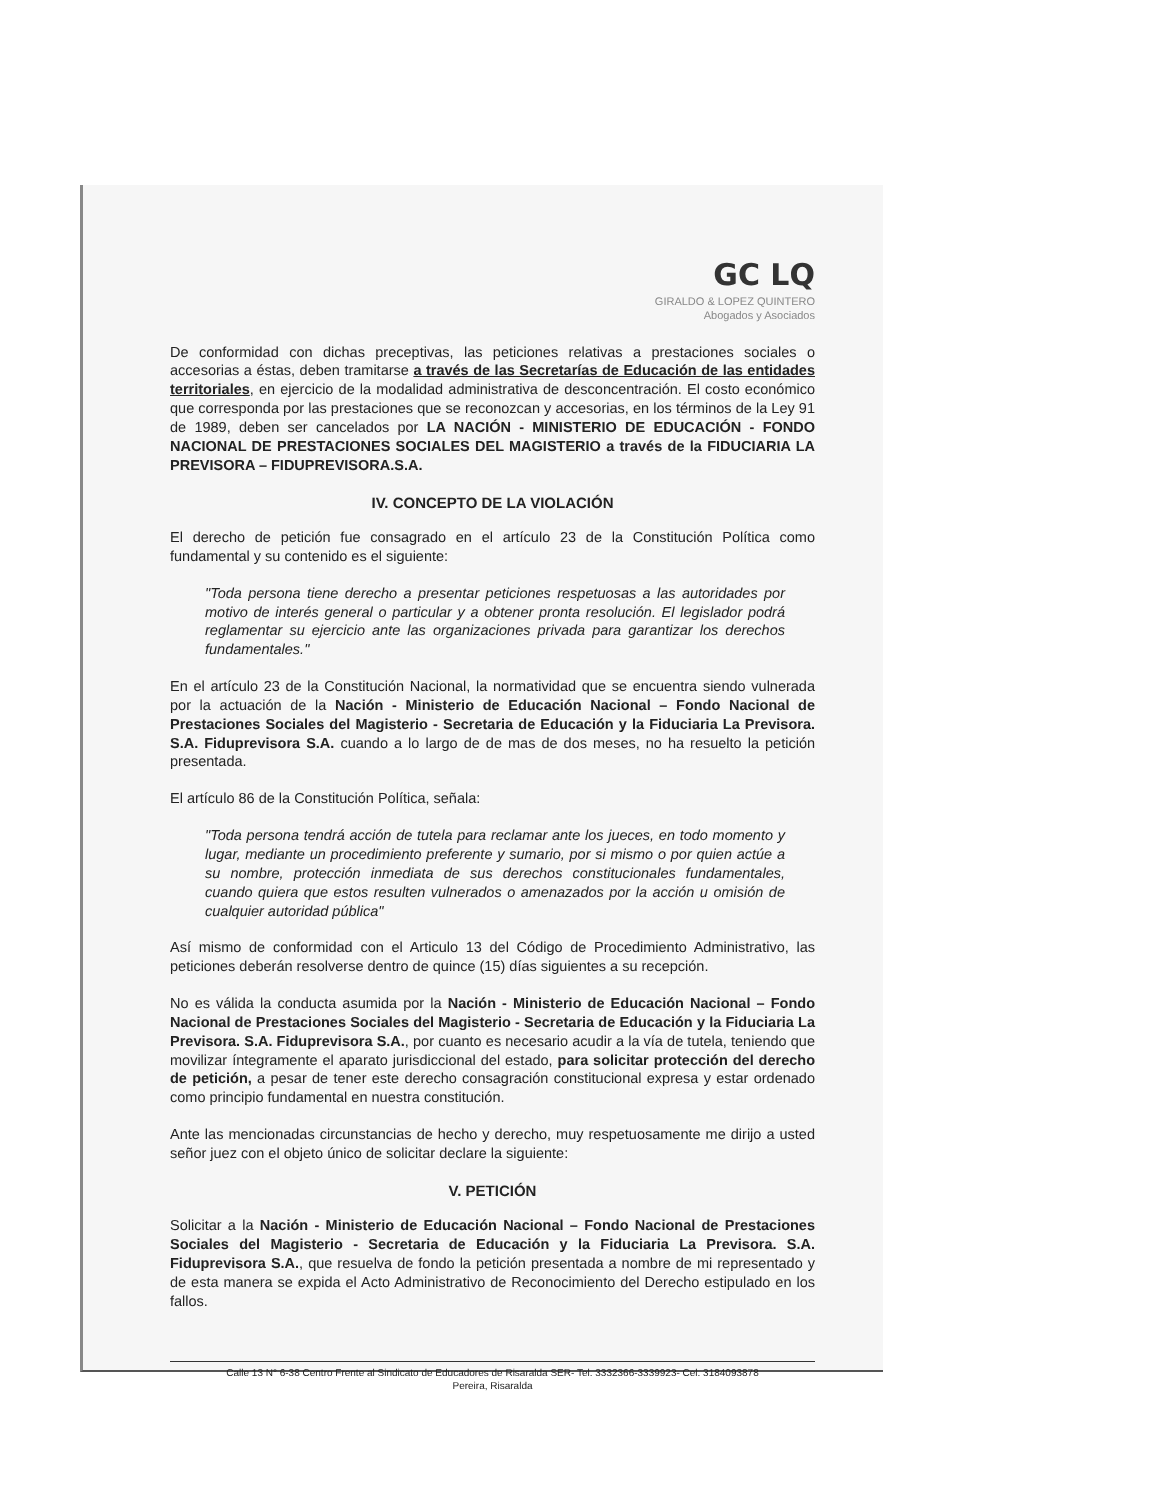GC LQ
GIRALDO & LOPEZ QUINTERO
Abogados y Asociados
De conformidad con dichas preceptivas, las peticiones relativas a prestaciones sociales o accesorias a éstas, deben tramitarse a través de las Secretarías de Educación de las entidades territoriales, en ejercicio de la modalidad administrativa de desconcentración. El costo económico que corresponda por las prestaciones que se reconozcan y accesorias, en los términos de la Ley 91 de 1989, deben ser cancelados por LA NACIÓN - MINISTERIO DE EDUCACIÓN - FONDO NACIONAL DE PRESTACIONES SOCIALES DEL MAGISTERIO a través de la FIDUCIARIA LA PREVISORA – FIDUPREVISORA.S.A.
IV. CONCEPTO DE LA VIOLACIÓN
El derecho de petición fue consagrado en el artículo 23 de la Constitución Política como fundamental y su contenido es el siguiente:
"Toda persona tiene derecho a presentar peticiones respetuosas a las autoridades por motivo de interés general o particular y a obtener pronta resolución. El legislador podrá reglamentar su ejercicio ante las organizaciones privada para garantizar los derechos fundamentales."
En el artículo 23 de la Constitución Nacional, la normatividad que se encuentra siendo vulnerada por la actuación de la Nación - Ministerio de Educación Nacional – Fondo Nacional de Prestaciones Sociales del Magisterio - Secretaria de Educación y la Fiduciaria La Previsora. S.A. Fiduprevisora S.A. cuando a lo largo de de mas de dos meses, no ha resuelto la petición presentada.
El artículo 86 de la Constitución Política, señala:
"Toda persona tendrá acción de tutela para reclamar ante los jueces, en todo momento y lugar, mediante un procedimiento preferente y sumario, por si mismo o por quien actúe a su nombre, protección inmediata de sus derechos constitucionales fundamentales, cuando quiera que estos resulten vulnerados o amenazados por la acción u omisión de cualquier autoridad pública"
Así mismo de conformidad con el Articulo 13 del Código de Procedimiento Administrativo, las peticiones deberán resolverse dentro de quince (15) días siguientes a su recepción.
No es válida la conducta asumida por la Nación - Ministerio de Educación Nacional – Fondo Nacional de Prestaciones Sociales del Magisterio - Secretaria de Educación y la Fiduciaria La Previsora. S.A. Fiduprevisora S.A., por cuanto es necesario acudir a la vía de tutela, teniendo que movilizar íntegramente el aparato jurisdiccional del estado, para solicitar protección del derecho de petición, a pesar de tener este derecho consagración constitucional expresa y estar ordenado como principio fundamental en nuestra constitución.
Ante las mencionadas circunstancias de hecho y derecho, muy respetuosamente me dirijo a usted señor juez con el objeto único de solicitar declare la siguiente:
V. PETICIÓN
Solicitar a la Nación - Ministerio de Educación Nacional – Fondo Nacional de Prestaciones Sociales del Magisterio - Secretaria de Educación y la Fiduciaria La Previsora. S.A. Fiduprevisora S.A., que resuelva de fondo la petición presentada a nombre de mi representado y de esta manera se expida el Acto Administrativo de Reconocimiento del Derecho estipulado en los fallos.
Calle 13 N° 6-38 Centro Frente al Sindicato de Educadores de Risaralda SER- Tel. 3332366-3339923- Cel. 3184093878
Pereira, Risaralda